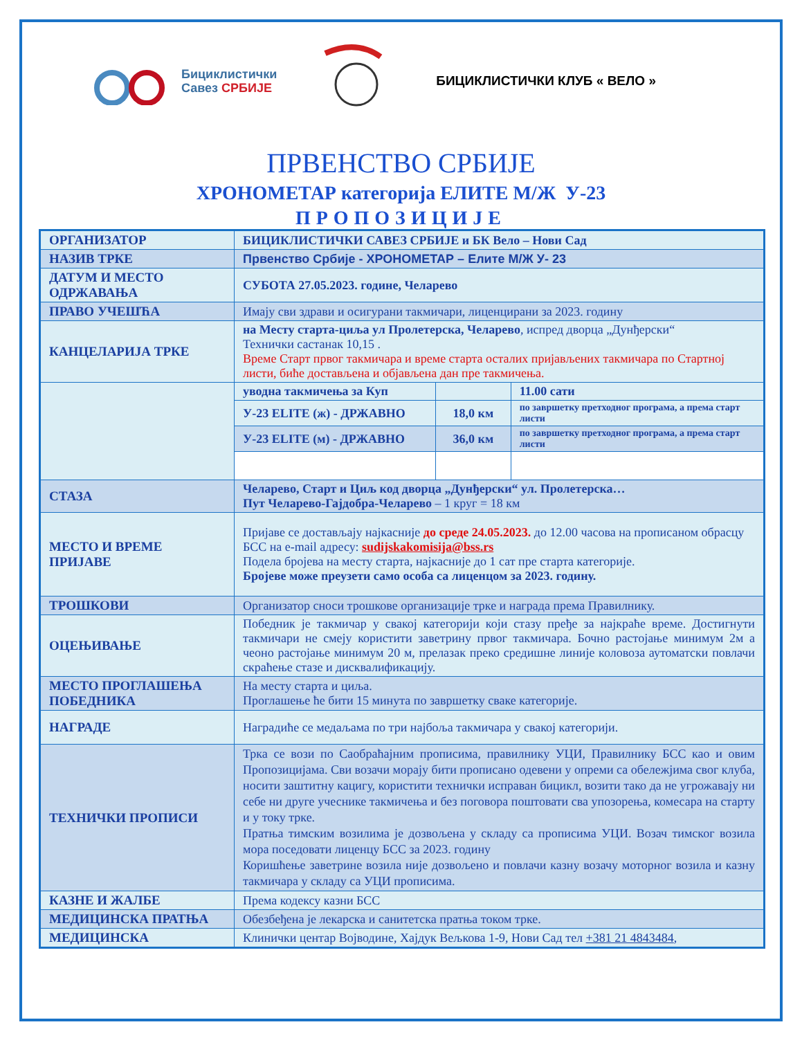Бициклистички
Савез СРБИЈЕ
БИЦИКЛИСТИЧКИ КЛУБ « ВЕЛО »
ПРВЕНСТВО СРБИЈЕ
ХРОНОМЕТАР категорија ЕЛИТЕ М/Ж У-23
ПРОПОЗИЦИЈЕ
| ОРГАНИЗАТОР | БИЦИКЛИСТИЧКИ САВЕЗ СРБИЈЕ и БК Вело – Нови Сад | | |
| НАЗИВ ТРКЕ | Првенство Србије - ХРОНОМЕТАР – Елите М/Ж У- 23 | | |
| ДАТУМ И МЕСТО ОДРЖАВАЊА | СУБОТА 27.05.2023. године, Челарево | | |
| ПРАВО УЧЕШЋА | Имају сви здрави и осигурани такмичари, лиценцирани за 2023. годину | | |
| КАНЦЕЛАРИЈА ТРКЕ | на Месту старта-циља ул Пролетерска, Челарево , испред дворца „Дунђерски“ Технички састанак 10,15 . Време Старт првог такмичара и време старта осталих пријављених такмичара по Стартној листи, биће достављена и објављена дан пре такмичења. | | |
| | уводна такмичења за Куп | | 11.00 сати |
| | У-23 ELITE (ж) - ДРЖАВНО | 18,0 км | по завршетку претходног програма, а према старт листи |
| | У-23 ELITE (м) - ДРЖАВНО | 36,0 км | по завршетку претходног програма, а према старт листи |
| СТАЗА | Челарево, Старт и Циљ код дворца „Дунђерски“ ул. Пролетерска… Пут Челарево-Гајдобра-Челарево – 1 круг = 18 км | | |
| МЕСТО И ВРЕМЕ ПРИЈАВЕ | Пријаве се достављају најкасније до среде 24.05.2023. до 12.00 часова на прописаном обрасцу БСС на e-mail адресу: sudijskakomisija@bss.rs Подела бројева на месту старта, најкасније до 1 сат пре старта категорије. Бројеве може преузети само особа са лиценцом за 2023. годину. | | |
| ТРОШКОВИ | Организатор сноси трошкове организације трке и награда према Правилнику. | | |
| ОЦЕЊИВАЊЕ | Победник је такмичар у свакој категорији који стазу пређе за најкраће време. Достигнути такмичари не смеју користити заветрину првог такмичара. Бочно растојање минимум 2м а чеоно растојање минимум 20 м, прелазак преко средишне линије коловоза аутоматски повлачи скраћење стазе и дисквалификацију. | | |
| МЕСТО ПРОГЛАШЕЊА ПОБЕДНИКА | На месту старта и циља. Проглашење ће бити 15 минута по завршетку сваке категорије. | | |
| НАГРАДЕ | Наградиће се медаљама по три најбоља такмичара у свакој категорији. | | |
| ТЕХНИЧКИ ПРОПИСИ | Трка се вози по Саобраћајним прописима, правилнику УЦИ, Правилнику БСС као и овим Пропозицијама. Сви возачи морају бити прописано одевени у опреми са обележјима свог клуба, носити заштитну кацигу, користити технички исправан бицикл, возити тако да не угрожавају ни себе ни друге учеснике такмичења и без поговора поштовати сва упозорења, комесара на старту и у току трке. Пратња тимским возилима је дозвољена у складу са прописима УЦИ. Возач тимског возила мора поседовати лиценцу БСС за 2023. годину Коришћење заветрине возила није дозвољено и повлачи казну возачу моторног возила и казну такмичара у складу са УЦИ прописима. | | |
| КАЗНЕ И ЖАЛБЕ | Према кодексу казни БСС | | |
| МЕДИЦИНСКА ПРАТЊА | Обезбеђена је лекарска и санитетска пратња током трке. | | |
| МЕДИЦИНСКА | Клинички центар Војводине, Хајдук Вељкова 1-9, Нови Сад тел +381 21 4843484 , | | |